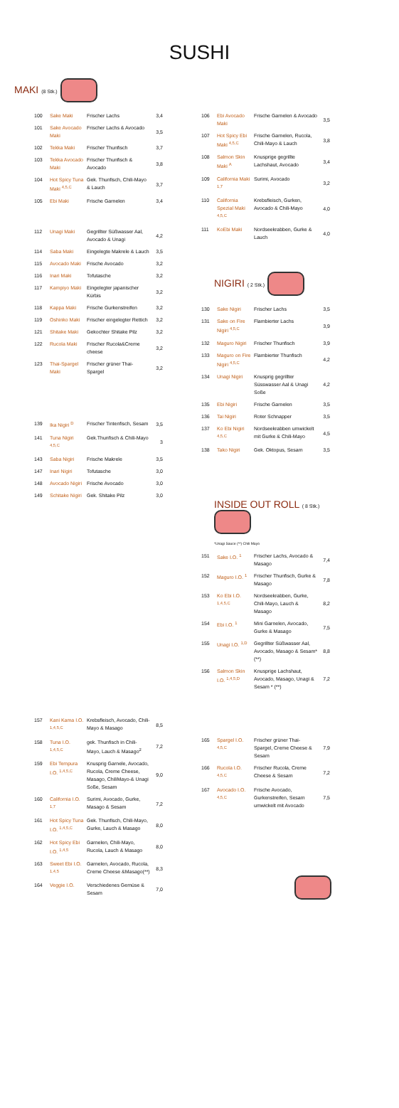SUSHI
MAKI (8 Stk.)
| 100 | Sake Maki | Frischer Lachs | 3,4 |
| 101 | Sake Avocado Maki | Frischer Lachs & Avocado | 3,5 |
| 102 | Tekka Maki | Frischer Thunfisch | 3,7 |
| 103 | Tekka Avocado Maki | Frischer Thunfisch & Avocado | 3,8 |
| 104 | Hot Spicy Tuna Maki <sup>4,5,C</sup> | Gek. Thunfisch, Chili-Mayo & Lauch | 3,7 |
| 105 | Ebi Maki | Frische Garnelen | 3,4 |
| 112 | Unagi Maki | Gegrillter Süßwasser Aal, Avocado & Unagi | 4,2 |
| 114 | Saba Maki | Eingelegte Makrele & Lauch | 3,5 |
| 115 | Avocado Maki | Frische Avocado | 3,2 |
| 116 | Inari Maki | Tofutasche | 3,2 |
| 117 | Kampiyo Maki | Eingelegter japanischer Kürbis | 3,2 |
| 118 | Kappa Maki | Frische Gurkenstreifen | 3,2 |
| 119 | Oshinko Maki | Frischer eingelegter Rettich | 3,2 |
| 121 | Shitake Maki | Gekochter Shitake Pilz | 3,2 |
| 122 | Rucola Maki | Frischer Rucola&Creme cheese | 3,2 |
| 123 | Thai-Spargel Maki | Frischer grüner Thai-Spargel | 3,2 |
| 139 | Ika Nigiri <sup>D</sup> | Frischer Tintenfisch, Sesam | 3,5 |
| 141 | Tuna Nigiri <sup>4,5,C</sup> | Gek.Thunfisch & Chili-Mayo | 3 |
| 143 | Saba Nigiri | Frische Makrele | 3,5 |
| 147 | Inari Nigiri | Tofutasche | 3,0 |
| 148 | Avocado Nigiri | Frische Avocado | 3,0 |
| 149 | Schitake Nigiri | Gek. Shitake Pilz | 3,0 |
| 106 | Ebi Avocado Maki | Frische Garnelen & Avocado | 3,5 |
| 107 | Hot Spicy Ebi Maki <sup>4,5,C</sup> | Frische Garnelen, Rucola, Chili-Mayo & Lauch | 3,8 |
| 108 | Salmon Skin Maki <sup>A</sup> | Knusprige gegrillte Lachshaut, Avocado | 3,4 |
| 109 | California Maki <sup>1,7</sup> | Surimi, Avocado | 3,2 |
| 110 | California Spezial Maki <sup>4,5,C</sup> | Krebsfleisch, Gurken, Avocado & Chili-Mayo | 4,0 |
| 111 | KoEbi Maki | Nordseekrabben, Gurke & Lauch | 4,0 |
NIGIRI ( 2 Stk.)
| 130 | Sake Nigiri | Frischer Lachs | 3,5 |
| 131 | Sake on Fire Nigiri <sup>4,5,C</sup> | Flambierter Lachs | 3,9 |
| 132 | Maguro Nigiri | Frischer Thunfisch | 3,9 |
| 133 | Maguro on Fire Nigiri <sup>4,5,C</sup> | Flambierter Thunfisch | 4,2 |
| 134 | Unagi Nigiri | Knusprig gegrillter Süsswasser Aal & Unagi Soße | 4,2 |
| 135 | Ebi Nigiri | Frische Garnelen | 3,5 |
| 136 | Tai Nigiri | Roter Schnapper | 3,5 |
| 137 | Ko Ebi Nigiri <sup>4,5,C</sup> | Nordseekrabben umwickelt mit Gurke & Chili-Mayo | 4,5 |
| 138 | Tako Nigiri | Gek. Oktopus, Sesam | 3,5 |
INSIDE OUT ROLL ( 8 Stk.)
*Unagi Sauce (**) Chili Mayo
| 151 | Sake I.O. <sup>1</sup> | Frischer Lachs, Avocado & Masago | 7,4 |
| 152 | Maguro I.O. <sup>1</sup> | Frischer Thunfisch, Gurke & Masago | 7,8 |
| 153 | Ko Ebi I.O. <sup>1,4,5,C</sup> | Nordseekrabben, Gurke, Chili-Mayo, Lauch & Masago | 8,2 |
| 154 | Ebi I.O. <sup>1</sup> | Mini Garnelen, Avocado, Gurke & Masago | 7,5 |
| 155 | Unagi I.O. <sup>1,D</sup> | Gegrillter Süßwasser Aal, Avocado, Masago & Sesam* (**) | 8,8 |
| 156 | Salmon Skin I.O. <sup>1,4,5,D</sup> | Knusprige Lachshaut, Avocado, Masago, Unagi & Sesam * (**) | 7,2 |
| 157 | Kani Kama I.O. <sup>1,4,5,C</sup> | Krebsfleisch, Avocado, Chili-Mayo & Masago | 8,5 |
| 158 | Tuna I.O. <sup>1,4,5,C</sup> | gek. Thunfisch in Chili-Mayo, Lauch & Masago<sup>2</sup> | 7,2 |
| 159 | Ebi Tempura I.O. <sup>1,4,5,C</sup> | Knusprig Garnele, Avocado, Rucola, Creme Cheese, Masago, ChiliMayo-& Unagi Soße, Sesam | 9,0 |
| 160 | California I.O. <sup>1,7</sup> | Surimi, Avocado, Gurke, Masago & Sesam | 7,2 |
| 161 | Hot Spicy Tuna I.O. <sup>1,4,5,C</sup> | Gek. Thunfisch, Chili-Mayo, Gurke, Lauch & Masago | 8,0 |
| 162 | Hot Spicy Ebi I.O. <sup>1,4,5</sup> | Garnelen, Chili-Mayo, Rucola, Lauch & Masago | 8,0 |
| 163 | Sweet Ebi I.O. <sup>1,4,5</sup> | Garnelen, Avocado, Rucola, Creme Cheese &Masago(**) | 8,3 |
| 164 | Veggie I.O. | Verschiedenes Gemüse & Sesam | 7,0 |
| 165 | Spargel I.O. <sup>4,5,C</sup> | Frischer grüner Thai-Spargel, Creme Cheese & Sesam | 7,9 |
| 166 | Rucola I.O. <sup>4,5,C</sup> | Frischer Rucola, Creme Cheese & Sesam | 7,2 |
| 167 | Avocado I.O. <sup>4,5,C</sup> | Frische Avocado, Gurkenstreifen, Sesam umwickelt mit Avocado | 7,5 |